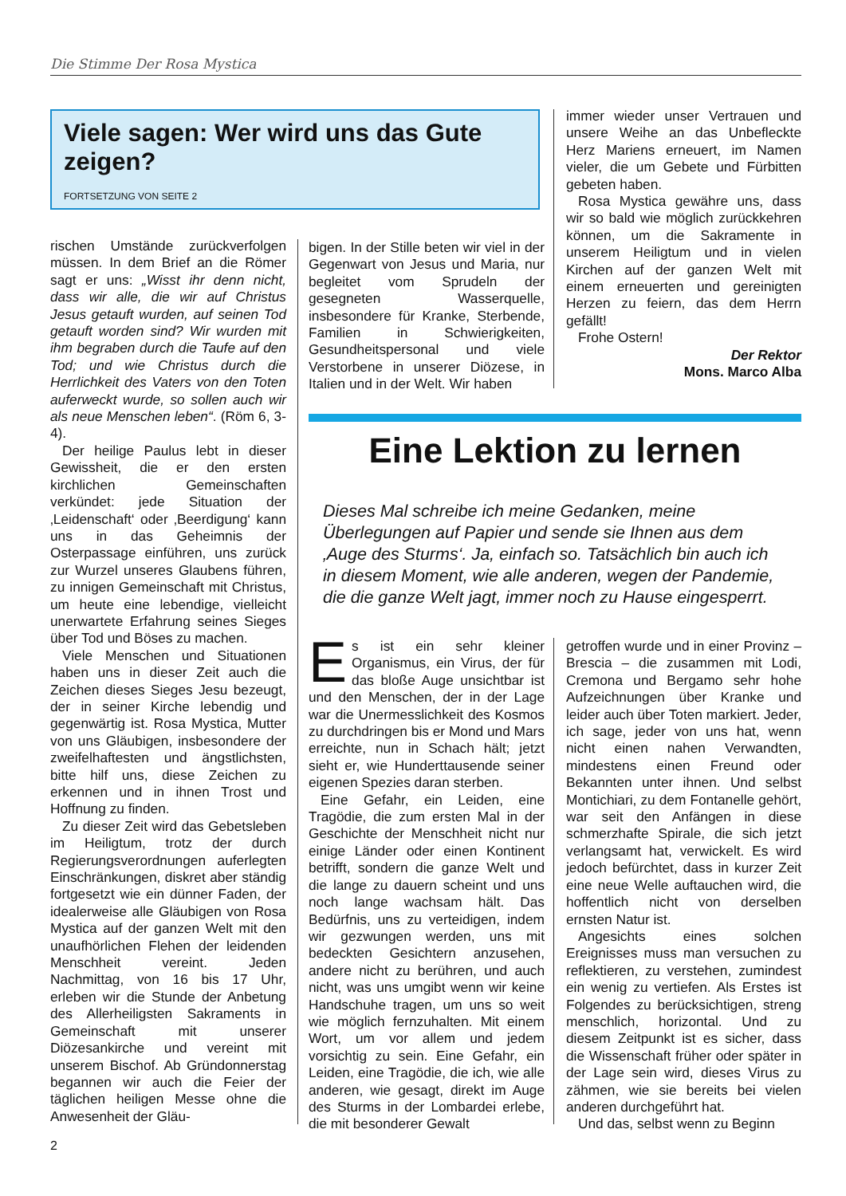Die Stimme Der Rosa Mystica
Viele sagen: Wer wird uns das Gute zeigen?
FORTSETZUNG VON SEITE 2
rischen Umstände zurückverfolgen müssen. In dem Brief an die Römer sagt er uns: „Wisst ihr denn nicht, dass wir alle, die wir auf Christus Jesus getauft wurden, auf seinen Tod getauft worden sind? Wir wurden mit ihm begraben durch die Taufe auf den Tod; und wie Christus durch die Herrlichkeit des Vaters von den Toten auferweckt wurde, so sollen auch wir als neue Menschen leben“. (Röm 6, 3-4).
Der heilige Paulus lebt in dieser Gewissheit, die er den ersten kirchlichen Gemeinschaften verkündet: jede Situation der ‚Leidenschaft‘ oder ‚Beerdigung‘ kann uns in das Geheimnis der Osterpassage einführen, uns zurück zur Wurzel unseres Glaubens führen, zu innigen Gemeinschaft mit Christus, um heute eine lebendige, vielleicht unerwartete Erfahrung seines Sieges über Tod und Böses zu machen.
Viele Menschen und Situationen haben uns in dieser Zeit auch die Zeichen dieses Sieges Jesu bezeugt, der in seiner Kirche lebendig und gegenwärtig ist. Rosa Mystica, Mutter von uns Gläubigen, insbesondere der zweifelhaftesten und ängstlichsten, bitte hilf uns, diese Zeichen zu erkennen und in ihnen Trost und Hoffnung zu finden.
Zu dieser Zeit wird das Gebetsleben im Heiligtum, trotz der durch Regierungsverordnungen auferlegten Einschränkungen, diskret aber ständig fortgesetzt wie ein dünner Faden, der idealerweise alle Gläubigen von Rosa Mystica auf der ganzen Welt mit den unaufhörlichen Flehen der leidenden Menschheit vereint. Jeden Nachmittag, von 16 bis 17 Uhr, erleben wir die Stunde der Anbetung des Allerheiligsten Sakraments in Gemeinschaft mit unserer Diözesankirche und vereint mit unserem Bischof. Ab Gründonnerstag begannen wir auch die Feier der täglichen heiligen Messe ohne die Anwesenheit der Gläu-
bigen. In der Stille beten wir viel in der Gegenwart von Jesus und Maria, nur begleitet vom Sprudeln der gesegneten Wasserquelle, insbesondere für Kranke, Sterbende, Familien in Schwierigkeiten, Gesundheitspersonal und viele Verstorbene in unserer Diözese, in Italien und in der Welt. Wir haben
immer wieder unser Vertrauen und unsere Weihe an das Unbefleckte Herz Mariens erneuert, im Namen vieler, die um Gebete und Fürbitten gebeten haben.
Rosa Mystica gewähre uns, dass wir so bald wie möglich zurückkehren können, um die Sakramente in unserem Heiligtum und in vielen Kirchen auf der ganzen Welt mit einem erneuerten und gereinigten Herzen zu feiern, das dem Herrn gefällt!
Frohe Ostern!
Der Rektor
Mons. Marco Alba
Eine Lektion zu lernen
Dieses Mal schreibe ich meine Gedanken, meine Überlegungen auf Papier und sende sie Ihnen aus dem ‚Auge des Sturms‘. Ja, einfach so. Tatsächlich bin auch ich in diesem Moment, wie alle anderen, wegen der Pandemie, die die ganze Welt jagt, immer noch zu Hause eingesperrt.
Es ist ein sehr kleiner Organismus, ein Virus, der für das bloße Auge unsichtbar ist und den Menschen, der in der Lage war die Unermesslichkeit des Kosmos zu durchdringen bis er Mond und Mars erreichte, nun in Schach hält; jetzt sieht er, wie Hunderttausende seiner eigenen Spezies daran sterben.
Eine Gefahr, ein Leiden, eine Tragödie, die zum ersten Mal in der Geschichte der Menschheit nicht nur einige Länder oder einen Kontinent betrifft, sondern die ganze Welt und die lange zu dauern scheint und uns noch lange wachsam hält. Das Bedürfnis, uns zu verteidigen, indem wir gezwungen werden, uns mit bedeckten Gesichtern anzusehen, andere nicht zu berühren, und auch nicht, was uns umgibt wenn wir keine Handschuhe tragen, um uns so weit wie möglich fernzuhalten. Mit einem Wort, um vor allem und jedem vorsichtig zu sein. Eine Gefahr, ein Leiden, eine Tragödie, die ich, wie alle anderen, wie gesagt, direkt im Auge des Sturms in der Lombardei erlebe, die mit besonderer Gewalt
getroffen wurde und in einer Provinz – Brescia – die zusammen mit Lodi, Cremona und Bergamo sehr hohe Aufzeichnungen über Kranke und leider auch über Toten markiert. Jeder, ich sage, jeder von uns hat, wenn nicht einen nahen Verwandten, mindestens einen Freund oder Bekannten unter ihnen. Und selbst Montichiari, zu dem Fontanelle gehört, war seit den Anfängen in diese schmerzhafte Spirale, die sich jetzt verlangsamt hat, verwickelt. Es wird jedoch befürchtet, dass in kurzer Zeit eine neue Welle auftauchen wird, die hoffentlich nicht von derselben ernsten Natur ist.
Angesichts eines solchen Ereignisses muss man versuchen zu reflektieren, zu verstehen, zumindest ein wenig zu vertiefen. Als Erstes ist Folgendes zu berücksichtigen, streng menschlich, horizontal. Und zu diesem Zeitpunkt ist es sicher, dass die Wissenschaft früher oder später in der Lage sein wird, dieses Virus zu zähmen, wie sie bereits bei vielen anderen durchgeführt hat.
Und das, selbst wenn zu Beginn
2